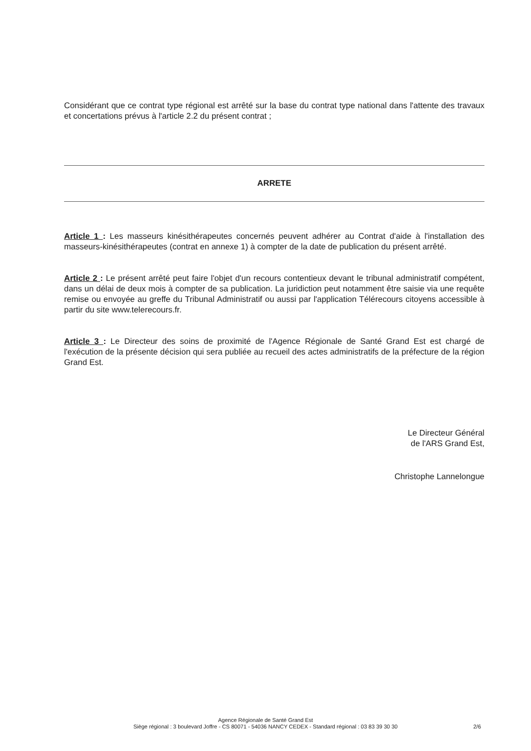Considérant que ce contrat type régional est arrêté sur la base du contrat type national dans l'attente des travaux et concertations prévus à l'article 2.2 du présent contrat ;
ARRETE
Article 1 : Les masseurs kinésithérapeutes concernés peuvent adhérer au Contrat d'aide à l'installation des masseurs-kinésithérapeutes (contrat en annexe 1) à compter de la date de publication du présent arrêté.
Article 2 : Le présent arrêté peut faire l'objet d'un recours contentieux devant le tribunal administratif compétent, dans un délai de deux mois à compter de sa publication. La juridiction peut notamment être saisie via une requête remise ou envoyée au greffe du Tribunal Administratif ou aussi par l'application Télérecours citoyens accessible à partir du site www.telerecours.fr.
Article 3 : Le Directeur des soins de proximité de l'Agence Régionale de Santé Grand Est est chargé de l'exécution de la présente décision qui sera publiée au recueil des actes administratifs de la préfecture de la région Grand Est.
Le Directeur Général
de l'ARS Grand Est,
Christophe Lannelongue
Agence Régionale de Santé Grand Est
Siège régional : 3 boulevard Joffre - CS 80071 - 54036 NANCY CEDEX - Standard régional : 03 83 39 30 30 2/6